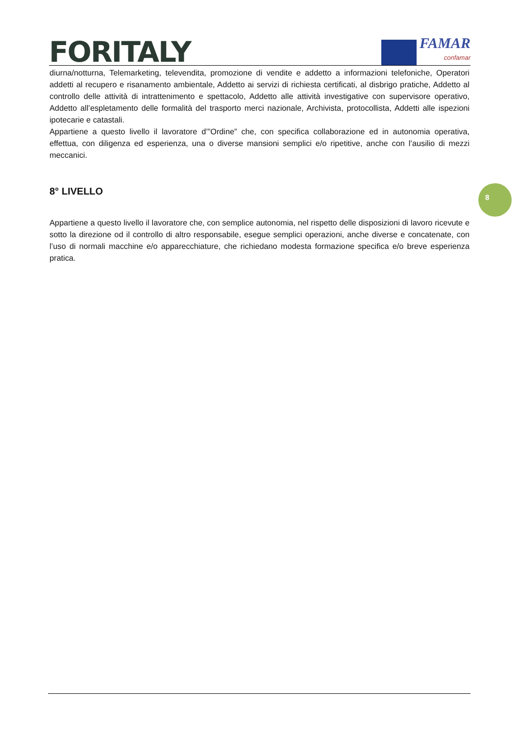FORITALY
FAMAR
confamar
8
diurna/notturna, Telemarketing, televendita, promozione di vendite e addetto a informazioni telefoniche, Operatori addetti al recupero e risanamento ambientale, Addetto ai servizi di richiesta certificati, al disbrigo pratiche, Addetto al controllo delle attività di intrattenimento e spettacolo, Addetto alle attività investigative con supervisore operativo, Addetto all’espletamento delle formalità del trasporto merci nazionale, Archivista, protocollista, Addetti alle ispezioni ipotecarie e catastali.
Appartiene a questo livello il lavoratore d’”Ordine” che, con specifica collaborazione ed in autonomia operativa, effettua, con diligenza ed esperienza, una o diverse mansioni semplici e/o ripetitive, anche con l’ausilio di mezzi meccanici.
8° LIVELLO
Appartiene a questo livello il lavoratore che, con semplice autonomia, nel rispetto delle disposizioni di lavoro ricevute e sotto la direzione od il controllo di altro responsabile, esegue semplici operazioni, anche diverse e concatenate, con l’uso di normali macchine e/o apparecchiature, che richiedano modesta formazione specifica e/o breve esperienza pratica.